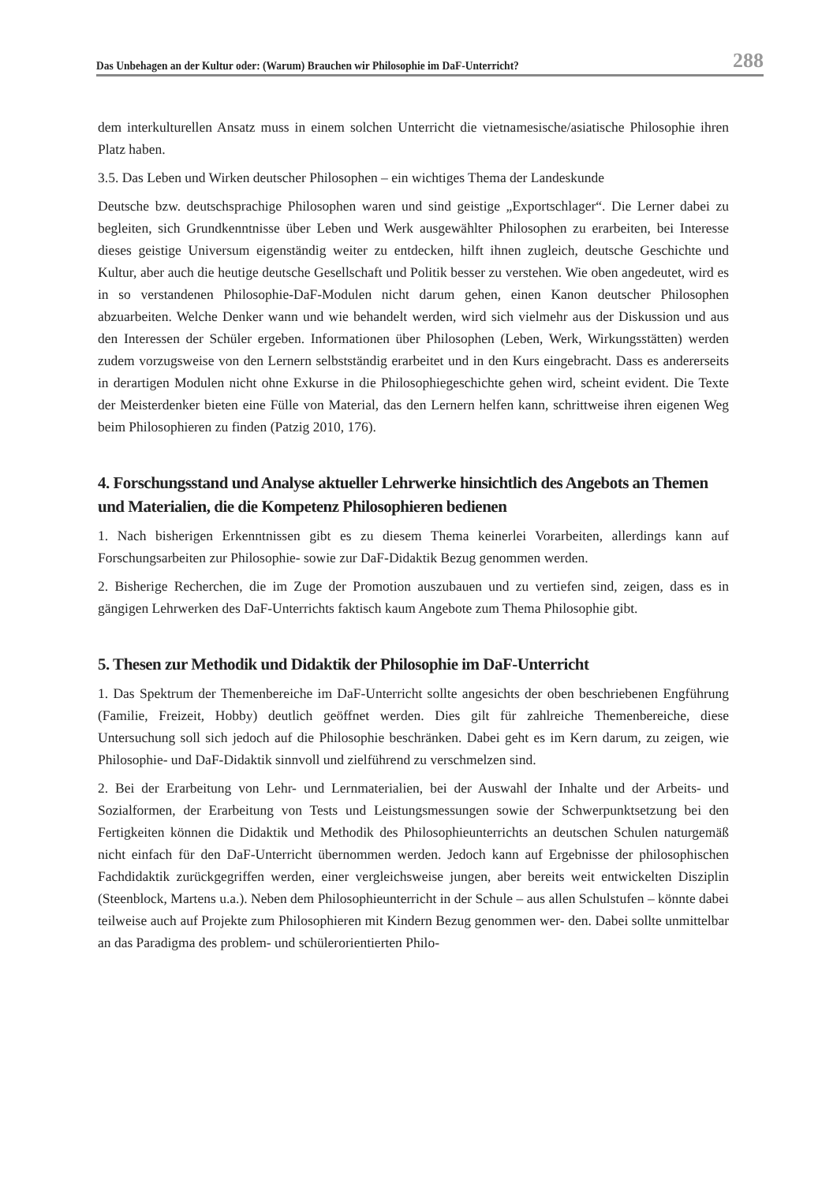Das Unbehagen an der Kultur oder: (Warum) Brauchen wir Philosophie im DaF-Unterricht? 288
dem interkulturellen Ansatz muss in einem solchen Unterricht die vietnamesische/asiatische Philosophie ihren Platz haben.
3.5. Das Leben und Wirken deutscher Philosophen – ein wichtiges Thema der Landeskunde
Deutsche bzw. deutschsprachige Philosophen waren und sind geistige „Exportschlager“. Die Lerner dabei zu begleiten, sich Grundkenntnisse über Leben und Werk ausgewählter Philosophen zu erarbeiten, bei Interesse dieses geistige Universum eigenständig weiter zu entdecken, hilft ihnen zugleich, deutsche Geschichte und Kultur, aber auch die heutige deutsche Gesellschaft und Politik besser zu verstehen. Wie oben angedeutet, wird es in so verstandenen Philosophie-DaF-Modulen nicht darum gehen, einen Kanon deutscher Philosophen abzuarbeiten. Welche Denker wann und wie behandelt werden, wird sich vielmehr aus der Diskussion und aus den Interessen der Schüler ergeben. Informationen über Philosophen (Leben, Werk, Wirkungsstätten) werden zudem vorzugsweise von den Lernern selbstständig erarbeitet und in den Kurs eingebracht. Dass es andererseits in derartigen Modulen nicht ohne Exkurse in die Philosophiegeschichte gehen wird, scheint evident. Die Texte der Meisterdenker bieten eine Fülle von Material, das den Lernern helfen kann, schrittweise ihren eigenen Weg beim Philosophieren zu finden (Patzig 2010, 176).
4. Forschungsstand und Analyse aktueller Lehrwerke hinsichtlich des Angebots an Themen und Materialien, die die Kompetenz Philosophieren bedienen
1. Nach bisherigen Erkenntnissen gibt es zu diesem Thema keinerlei Vorarbeiten, allerdings kann auf Forschungsarbeiten zur Philosophie- sowie zur DaF-Didaktik Bezug genommen werden.
2. Bisherige Recherchen, die im Zuge der Promotion auszubauen und zu vertiefen sind, zeigen, dass es in gängigen Lehrwerken des DaF-Unterrichts faktisch kaum Angebote zum Thema Philosophie gibt.
5. Thesen zur Methodik und Didaktik der Philosophie im DaF-Unterricht
1. Das Spektrum der Themenbereiche im DaF-Unterricht sollte angesichts der oben beschriebenen Engführung (Familie, Freizeit, Hobby) deutlich geöffnet werden. Dies gilt für zahlreiche Themenbereiche, diese Untersuchung soll sich jedoch auf die Philosophie beschränken. Dabei geht es im Kern darum, zu zeigen, wie Philosophie- und DaF-Didaktik sinnvoll und zielführend zu verschmelzen sind.
2. Bei der Erarbeitung von Lehr- und Lernmaterialien, bei der Auswahl der Inhalte und der Arbeits- und Sozialformen, der Erarbeitung von Tests und Leistungsmessungen sowie der Schwerpunktsetzung bei den Fertigkeiten können die Didaktik und Methodik des Philosophieunterrichts an deutschen Schulen naturgemäß nicht einfach für den DaF-Unterricht übernommen werden. Jedoch kann auf Ergebnisse der philosophischen Fachdidaktik zurückgegriffen werden, einer vergleichsweise jungen, aber bereits weit entwickelten Disziplin (Steenblock, Martens u.a.). Neben dem Philosophieunterricht in der Schule – aus allen Schulstufen – könnte dabei teilweise auch auf Projekte zum Philosophieren mit Kindern Bezug genommen wer- den. Dabei sollte unmittelbar an das Paradigma des problem- und schülerorientierten Philo-